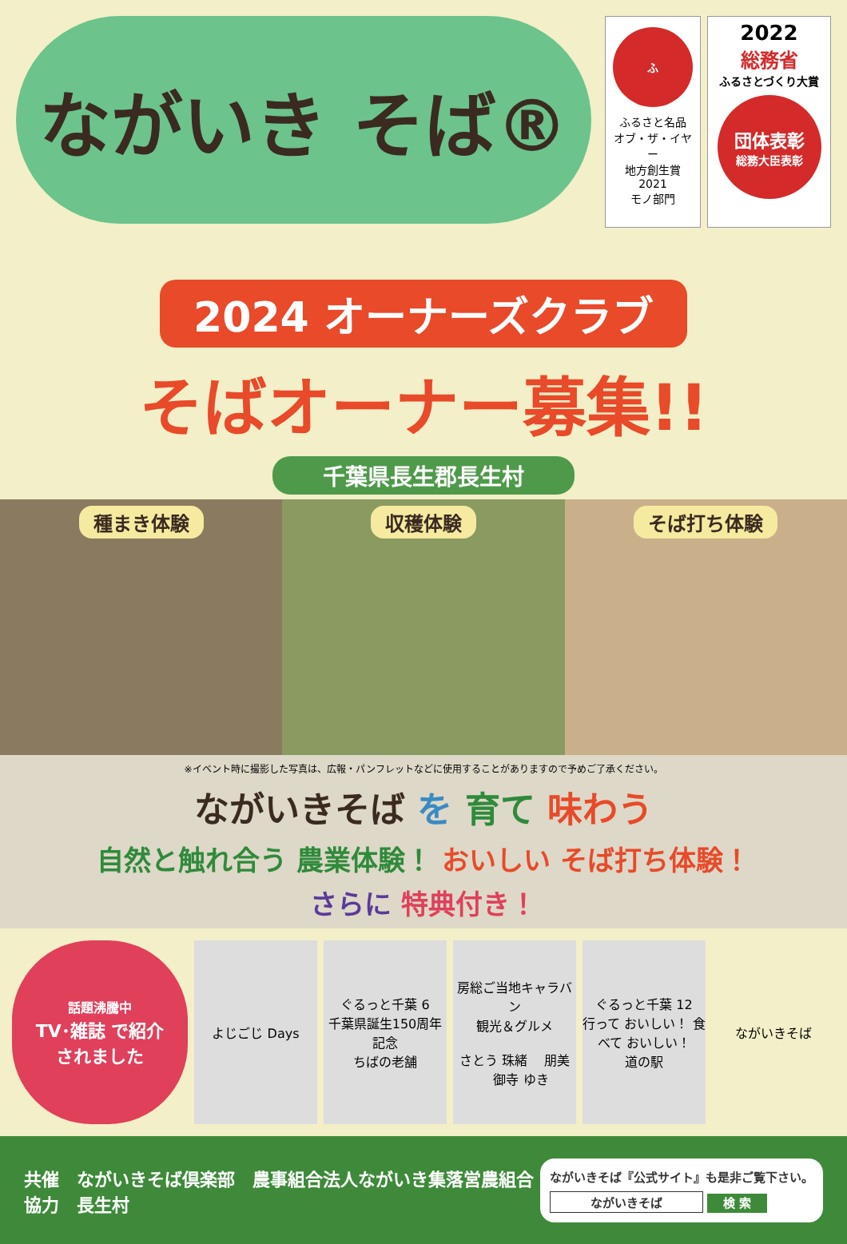ながいき そば®
ふ
ふるさと名品
オブ・ザ・イヤー
地方創生賞
2021
モノ部門
2022
総務省
ふるさとづくり大賞
団体表彰
総務大臣表彰
2024 オーナーズクラブ
そばオーナー募集!!
千葉県長生郡長生村
種まき体験 収穫体験 そば打ち体験
※イベント時に撮影した写真は、広報・パンフレットなどに使用することがありますので予めご了承ください。
ながいきそば を 育て 味わう
自然と触れ合う 農業体験！ おいしい そば打ち体験！
さらに 特典付き！
話題沸騰中
TV･雑誌 で紹介
されました
よじごじ Days ぐるっと千葉 6
千葉県誕生150周年記念
ちばの老舗
房総ご当地キャラバン
観光＆グルメ
さとう 珠緒 　朋美 　御寺 ゆき
ぐるっと千葉 12
行って おいしい！ 食べて おいしい！
道の駅
ながいきそば
共催　ながいきそば倶楽部　農事組合法人ながいき集落営農組合
協力　長生村
ながいきそば『公式サイト』も是非ご覧下さい。
ながいきそば 検 索